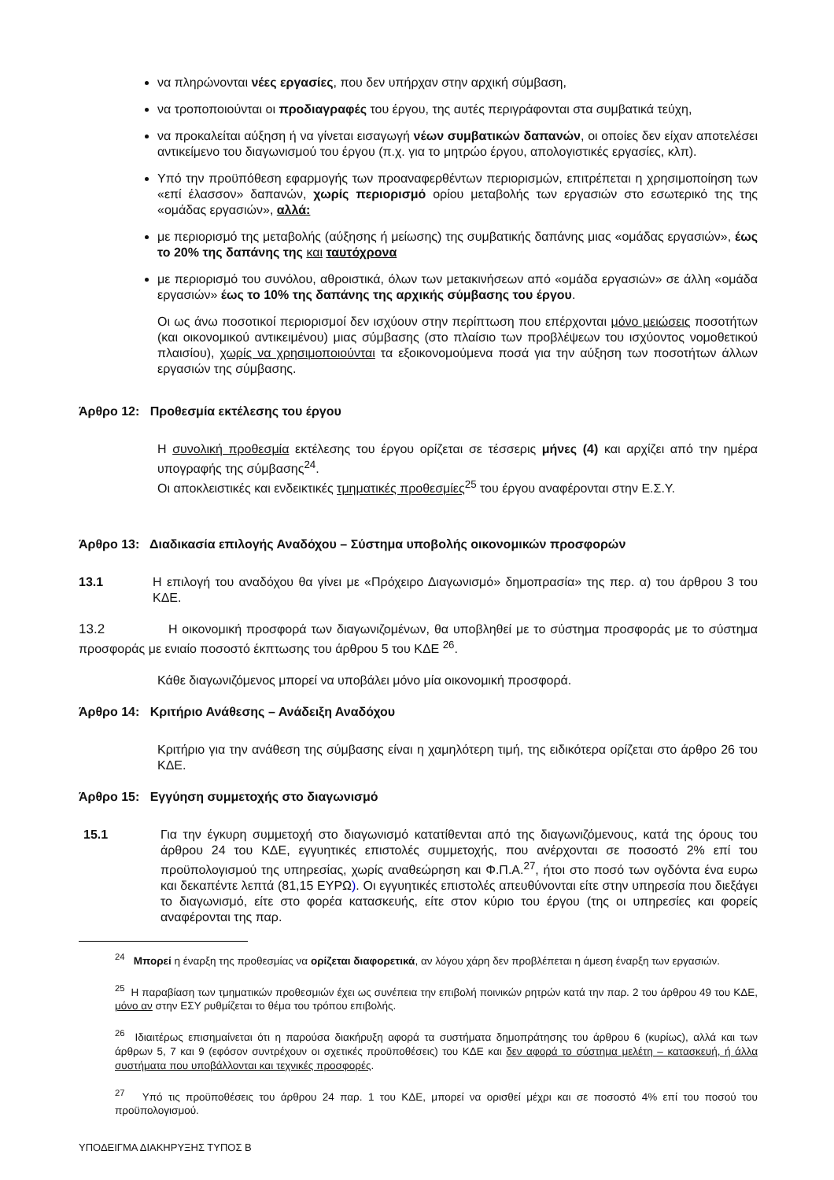να πληρώνονται νέες εργασίες, που δεν υπήρχαν στην αρχική σύμβαση,
να τροποποιούνται οι προδιαγραφές του έργου, της αυτές περιγράφονται στα συμβατικά τεύχη,
να προκαλείται αύξηση ή να γίνεται εισαγωγή νέων συμβατικών δαπανών, οι οποίες δεν είχαν αποτελέσει αντικείμενο του διαγωνισμού του έργου (π.χ. για το μητρώο έργου, απολογιστικές εργασίες, κλπ).
Υπό την προϋπόθεση εφαρμογής των προαναφερθέντων περιορισμών, επιτρέπεται η χρησιμοποίηση των «επί έλασσον» δαπανών, χωρίς περιορισμό ορίου μεταβολής των εργασιών στο εσωτερικό της της «ομάδας εργασιών», αλλά:
με περιορισμό της μεταβολής (αύξησης ή μείωσης) της συμβατικής δαπάνης μιας «ομάδας εργασιών», έως το 20% της δαπάνης της και ταυτόχρονα
με περιορισμό του συνόλου, αθροιστικά, όλων των μετακινήσεων από «ομάδα εργασιών» σε άλλη «ομάδα εργασιών» έως το 10% της δαπάνης της αρχικής σύμβασης του έργου.
Οι ως άνω ποσοτικοί περιορισμοί δεν ισχύουν στην περίπτωση που επέρχονται μόνο μειώσεις ποσοτήτων (και οικονομικού αντικειμένου) μιας σύμβασης (στο πλαίσιο των προβλέψεων του ισχύοντος νομοθετικού πλαισίου), χωρίς να χρησιμοποιούνται τα εξοικονομούμενα ποσά για την αύξηση των ποσοτήτων άλλων εργασιών της σύμβασης.
Άρθρο 12: Προθεσμία εκτέλεσης του έργου
Η συνολική προθεσμία εκτέλεσης του έργου ορίζεται σε τέσσερις μήνες (4) και αρχίζει από την ημέρα υπογραφής της σύμβασης<sup>24</sup>.
Οι αποκλειστικές και ενδεικτικές τμηματικές προθεσμίες<sup>25</sup> του έργου αναφέρονται στην Ε.Σ.Υ.
Άρθρο 13: Διαδικασία επιλογής Αναδόχου – Σύστημα υποβολής οικονομικών προσφορών
13.1 Η επιλογή του αναδόχου θα γίνει με «Πρόχειρο Διαγωνισμό» δημοπρασία» της περ. α) του άρθρου 3 του ΚΔΕ.
13.2 Η οικονομική προσφορά των διαγωνιζομένων, θα υποβληθεί με το σύστημα προσφοράς με το σύστημα προσφοράς με ενιαίο ποσοστό έκπτωσης του άρθρου 5 του ΚΔΕ <sup>26</sup>.
Κάθε διαγωνιζόμενος μπορεί να υποβάλει μόνο μία οικονομική προσφορά.
Άρθρο 14: Κριτήριο Ανάθεσης – Ανάδειξη Αναδόχου
Κριτήριο για την ανάθεση της σύμβασης είναι η χαμηλότερη τιμή, της ειδικότερα ορίζεται στο άρθρο 26 του ΚΔΕ.
Άρθρο 15: Εγγύηση συμμετοχής στο διαγωνισμό
15.1 Για την έγκυρη συμμετοχή στο διαγωνισμό κατατίθενται από της διαγωνιζόμενους, κατά της όρους του άρθρου 24 του ΚΔΕ, εγγυητικές επιστολές συμμετοχής, που ανέρχονται σε ποσοστό 2% επί του προϋπολογισμού της υπηρεσίας, χωρίς αναθεώρηση και Φ.Π.Α.<sup>27</sup>, ήτοι στο ποσό των ογδόντα ένα ευρω και δεκαπέντε λεπτά (81,15 ΕΥΡΩ). Οι εγγυητικές επιστολές απευθύνονται είτε στην υπηρεσία που διεξάγει το διαγωνισμό, είτε στο φορέα κατασκευής, είτε στον κύριο του έργου (της οι υπηρεσίες και φορείς αναφέρονται της παρ.
<sup>24</sup> Μπορεί η έναρξη της προθεσμίας να ορίζεται διαφορετικά, αν λόγου χάρη δεν προβλέπεται η άμεση έναρξη των εργασιών.
<sup>25</sup> Η παραβίαση των τμηματικών προθεσμιών έχει ως συνέπεια την επιβολή ποινικών ρητρών κατά την παρ. 2 του άρθρου 49 του ΚΔΕ, μόνο αν στην ΕΣΥ ρυθμίζεται το θέμα του τρόπου επιβολής.
<sup>26</sup> Ιδιαιτέρως επισημαίνεται ότι η παρούσα διακήρυξη αφορά τα συστήματα δημοπράτησης του άρθρου 6 (κυρίως), αλλά και των άρθρων 5, 7 και 9 (εφόσον συντρέχουν οι σχετικές προϋποθέσεις) του ΚΔΕ και δεν αφορά το σύστημα μελέτη – κατασκευή, ή άλλα συστήματα που υποβάλλονται και τεχνικές προσφορές.
<sup>27</sup> Υπό τις προϋποθέσεις του άρθρου 24 παρ. 1 του ΚΔΕ, μπορεί να ορισθεί μέχρι και σε ποσοστό 4% επί του ποσού του προϋπολογισμού.
ΥΠΟΔΕΙΓΜΑ ΔΙΑΚΗΡΥΞΗΣ ΤΥΠΟΣ Β